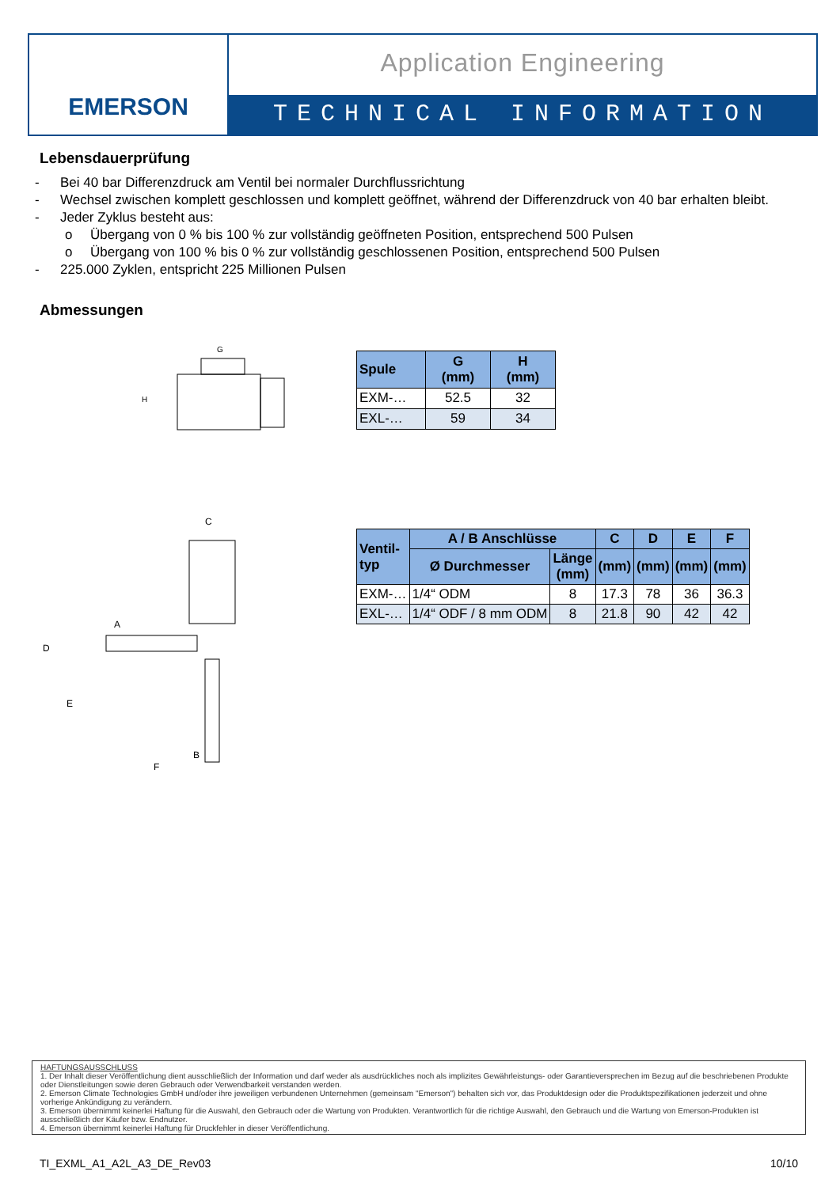EMERSON
Application Engineering
TECHNICAL INFORMATION
Lebensdauerprüfung
- Bei 40 bar Differenzdruck am Ventil bei normaler Durchflussrichtung
- Wechsel zwischen komplett geschlossen und komplett geöffnet, während der Differenzdruck von 40 bar erhalten bleibt.
- Jeder Zyklus besteht aus:
o Übergang von 0 % bis 100 % zur vollständig geöffneten Position, entsprechend 500 Pulsen
o Übergang von 100 % bis 0 % zur vollständig geschlossenen Position, entsprechend 500 Pulsen
- 225.000 Zyklen, entspricht 225 Millionen Pulsen
Abmessungen
G
H
| Spule | G (mm) | H (mm) |
| --- | --- | --- |
| EXM-… | 52.5 | 32 |
| EXL-… | 59 | 34 |
C
D
E
F
A
B
| Ventil- typ | A / B Anschlüsse | | C | D | E | F |
| --- | --- | --- | --- | --- | --- | --- |
| | Ø Durchmesser | Länge (mm) | (mm) | (mm) | (mm) | (mm) |
| EXM-… | 1/4“ ODM | 8 | 17.3 | 78 | 36 | 36.3 |
| EXL-… | 1/4“ ODF / 8 mm ODM | 8 | 21.8 | 90 | 42 | 42 |
HAFTUNGSAUSSCHLUSS
1. Der Inhalt dieser Veröffentlichung dient ausschließlich der Information und darf weder als ausdrückliches noch als implizites Gewährleistungs- oder Garantieversprechen im Bezug auf die beschriebenen Produkte oder Dienstleitungen sowie deren Gebrauch oder Verwendbarkeit verstanden werden.
2. Emerson Climate Technologies GmbH und/oder ihre jeweiligen verbundenen Unternehmen (gemeinsam "Emerson") behalten sich vor, das Produktdesign oder die Produktspezifikationen jederzeit und ohne vorherige Ankündigung zu verändern.
3. Emerson übernimmt keinerlei Haftung für die Auswahl, den Gebrauch oder die Wartung von Produkten. Verantwortlich für die richtige Auswahl, den Gebrauch und die Wartung von Emerson-Produkten ist ausschließlich der Käufer bzw. Endnutzer.
4. Emerson übernimmt keinerlei Haftung für Druckfehler in dieser Veröffentlichung.
TI_EXML_A1_A2L_A3_DE_Rev03 10/10